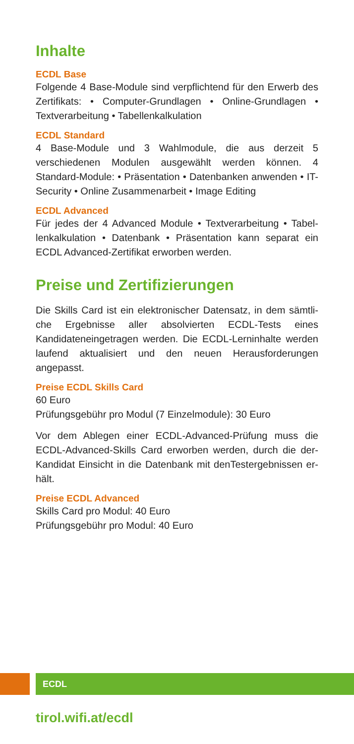Inhalte
ECDL Base
Folgende 4 Base-Module sind verpflichtend für den Erwerb des Zertifikats: • Computer-Grundlagen • Online-Grundlagen • Textverarbeitung • Tabellenkalkulation
ECDL Standard
4 Base-Module und 3 Wahlmodule, die aus derzeit 5 verschiedenen Modulen ausgewählt werden können. 4 Standard-Module: • Präsentation • Datenbanken anwenden • IT-Security • Online Zusammenarbeit • Image Editing
ECDL Advanced
Für jedes der 4 Advanced Module • Textverarbeitung • Tabel­lenkalkulation • Datenbank • Präsentation kann separat ein ECDL Advanced-Zertifikat erworben werden.
Preise und Zertifizierungen
Die Skills Card ist ein elektronischer Datensatz, in dem sämtli­che Ergebnisse aller absolvierten ECDL-Tests eines Kandidaten­eingetragen werden. Die ECDL-Lerninhalte werden laufend aktualisiert und den neuen Herausforderungen angepasst.
Preise ECDL Skills Card
60 Euro
Prüfungsgebühr pro Modul (7 Einzelmodule): 30 Euro
Vor dem Ablegen einer ECDL-Advanced-Prüfung muss die ECDL-Advanced-Skills Card erworben werden, durch die der­Kandidat Einsicht in die Datenbank mit denTestergebnissen er­hält.
Preise ECDL Advanced
Skills Card pro Modul: 40 Euro
Prüfungsgebühr pro Modul: 40 Euro
ECDL
tirol.wifi.at/ecdl